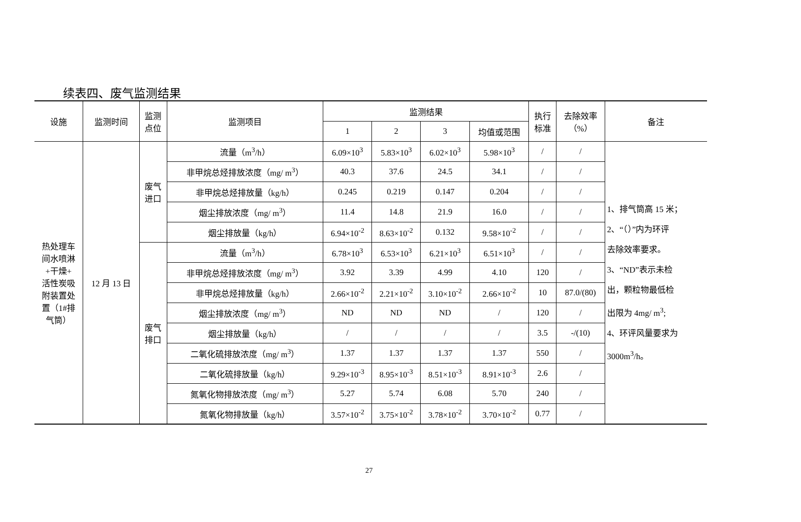续表四、废气监测结果
| 设施 | 监测时间 | 监测 点位 | 监测项目 | 监测结果 | | | | 执行 标准 | 去除效率 （%） | 备注 |
| --- | --- | --- | --- | --- | --- | --- | --- | --- | --- | --- |
| | | | | 1 | 2 | 3 | 均值或范围 | | | |
| 热处理车 间水喷淋 +干燥+ 活性炭吸 附装置处 置（1#排 气筒） | 12 月 13 日 | 废气 进口 | 流量（m<sup>3</sup>/h） | 6.09×10<sup>3</sup> | 5.83×10<sup>3</sup> | 6.02×10<sup>3</sup> | 5.98×10<sup>3</sup> | / | / | 1、排气筒高 15 米； 2、“（）”内为环评 去除效率要求。 3、“ND”表示未检 出，颗粒物最低检 出限为 4mg/ m<sup>3</sup>; 4、环评风量要求为 3000m<sup>3</sup>/h。 |
| | | | 非甲烷总烃排放浓度（mg/ m<sup>3</sup>） | 40.3 | 37.6 | 24.5 | 34.1 | / | / | |
| | | | 非甲烷总烃排放量（kg/h） | 0.245 | 0.219 | 0.147 | 0.204 | / | / | |
| | | | 烟尘排放浓度（mg/ m<sup>3</sup>） | 11.4 | 14.8 | 21.9 | 16.0 | / | / | |
| | | | 烟尘排放量（kg/h） | 6.94×10<sup>-2</sup> | 8.63×10<sup>-2</sup> | 0.132 | 9.58×10<sup>-2</sup> | / | / | |
| | | 废气 排口 | 流量（m<sup>3</sup>/h） | 6.78×10<sup>3</sup> | 6.53×10<sup>3</sup> | 6.21×10<sup>3</sup> | 6.51×10<sup>3</sup> | / | / | |
| | | | 非甲烷总烃排放浓度（mg/ m<sup>3</sup>） | 3.92 | 3.39 | 4.99 | 4.10 | 120 | / | |
| | | | 非甲烷总烃排放量（kg/h） | 2.66×10<sup>-2</sup> | 2.21×10<sup>-2</sup> | 3.10×10<sup>-2</sup> | 2.66×10<sup>-2</sup> | 10 | 87.0/(80) | |
| | | | 烟尘排放浓度（mg/ m<sup>3</sup>） | ND | ND | ND | / | 120 | / | |
| | | | 烟尘排放量（kg/h） | / | / | / | / | 3.5 | -/(10) | |
| | | | 二氧化硫排放浓度（mg/ m<sup>3</sup>） | 1.37 | 1.37 | 1.37 | 1.37 | 550 | / | |
| | | | 二氧化硫排放量（kg/h） | 9.29×10<sup>-3</sup> | 8.95×10<sup>-3</sup> | 8.51×10<sup>-3</sup> | 8.91×10<sup>-3</sup> | 2.6 | / | |
| | | | 氮氧化物排放浓度（mg/ m<sup>3</sup>） | 5.27 | 5.74 | 6.08 | 5.70 | 240 | / | |
| | | | 氮氧化物排放量（kg/h） | 3.57×10<sup>-2</sup> | 3.75×10<sup>-2</sup> | 3.78×10<sup>-2</sup> | 3.70×10<sup>-2</sup> | 0.77 | / | |
27